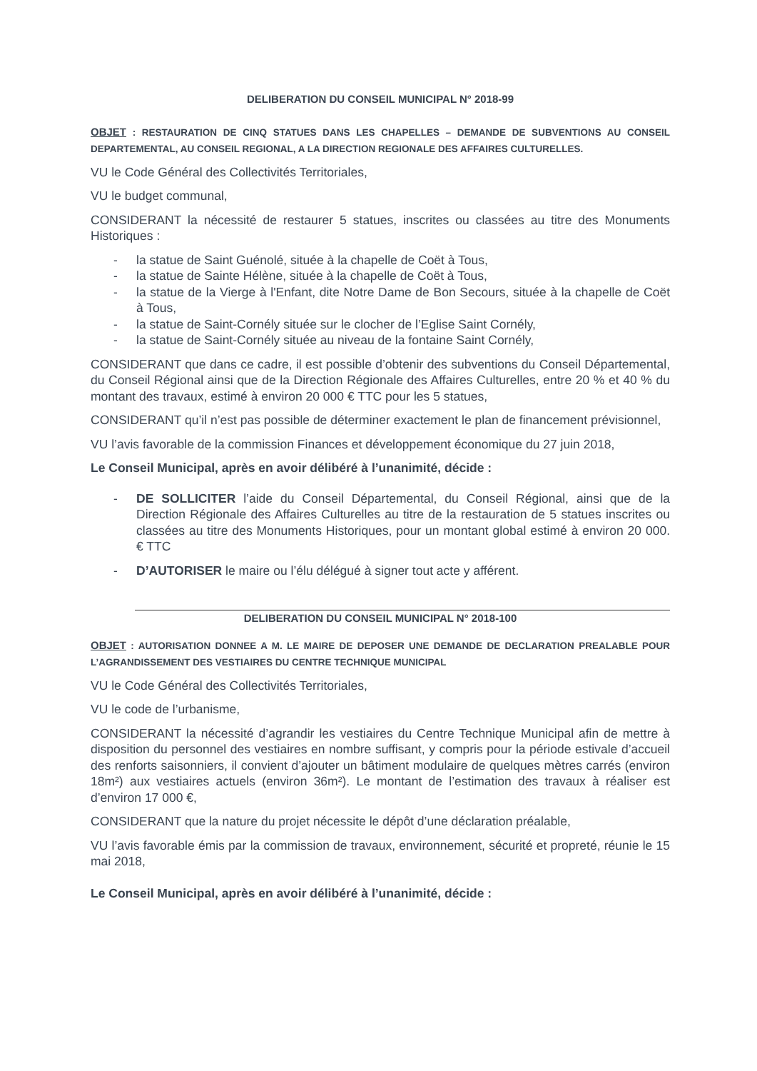DELIBERATION DU CONSEIL MUNICIPAL N° 2018-99
OBJET : RESTAURATION DE CINQ STATUES DANS LES CHAPELLES – DEMANDE DE SUBVENTIONS AU CONSEIL DEPARTEMENTAL, AU CONSEIL REGIONAL, A LA DIRECTION REGIONALE DES AFFAIRES CULTURELLES.
VU le Code Général des Collectivités Territoriales,
VU le budget communal,
CONSIDERANT la nécessité de restaurer 5 statues, inscrites ou classées au titre des Monuments Historiques :
- la statue de Saint Guénolé, située à la chapelle de Coët à Tous,
- la statue de Sainte Hélène, située à la chapelle de Coët à Tous,
- la statue de la Vierge à l'Enfant, dite Notre Dame de Bon Secours, située à la chapelle de Coët à Tous,
- la statue de Saint-Cornély située sur le clocher de l’Eglise Saint Cornély,
- la statue de Saint-Cornély située au niveau de la fontaine Saint Cornély,
CONSIDERANT que dans ce cadre, il est possible d’obtenir des subventions du Conseil Départemental, du Conseil Régional ainsi que de la Direction Régionale des Affaires Culturelles, entre 20 % et 40 % du montant des travaux, estimé à environ 20 000 € TTC pour les 5 statues,
CONSIDERANT qu’il n’est pas possible de déterminer exactement le plan de financement prévisionnel,
VU l’avis favorable de la commission Finances et développement économique du 27 juin 2018,
Le Conseil Municipal, après en avoir délibéré à l’unanimité, décide :
- DE SOLLICITER l’aide du Conseil Départemental, du Conseil Régional, ainsi que de la Direction Régionale des Affaires Culturelles au titre de la restauration de 5 statues inscrites ou classées au titre des Monuments Historiques, pour un montant global estimé à environ 20 000. € TTC
- D’AUTORISER le maire ou l’élu délégué à signer tout acte y afférent.
DELIBERATION DU CONSEIL MUNICIPAL N° 2018-100
OBJET : AUTORISATION DONNEE A M. LE MAIRE DE DEPOSER UNE DEMANDE DE DECLARATION PREALABLE POUR L’AGRANDISSEMENT DES VESTIAIRES DU CENTRE TECHNIQUE MUNICIPAL
VU le Code Général des Collectivités Territoriales,
VU le code de l’urbanisme,
CONSIDERANT la nécessité d’agrandir les vestiaires du Centre Technique Municipal afin de mettre à disposition du personnel des vestiaires en nombre suffisant, y compris pour la période estivale d’accueil des renforts saisonniers, il convient d’ajouter un bâtiment modulaire de quelques mètres carrés (environ 18m²) aux vestiaires actuels (environ 36m²). Le montant de l’estimation des travaux à réaliser est d’environ 17 000 €,
CONSIDERANT que la nature du projet nécessite le dépôt d’une déclaration préalable,
VU l’avis favorable émis par la commission de travaux, environnement, sécurité et propreté, réunie le 15 mai 2018,
Le Conseil Municipal, après en avoir délibéré à l’unanimité, décide :